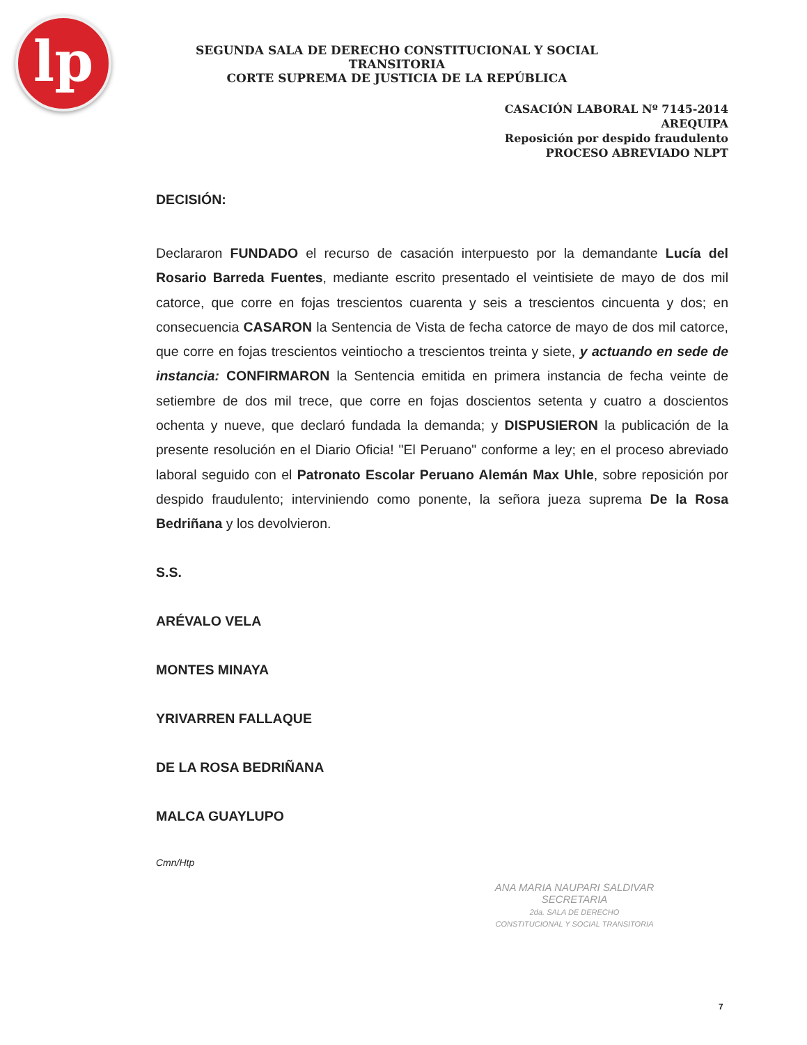lp
SEGUNDA SALA DE DERECHO CONSTITUCIONAL Y SOCIAL TRANSITORIA
CORTE SUPREMA DE JUSTICIA DE LA REPÚBLICA
CASACIÓN LABORAL Nº 7145-2014
AREQUIPA
Reposición por despido fraudulento
PROCESO ABREVIADO NLPT
DECISIÓN:
Declararon FUNDADO el recurso de casación interpuesto por la demandante Lucía del Rosario Barreda Fuentes, mediante escrito presentado el veintisiete de mayo de dos mil catorce, que corre en fojas trescientos cuarenta y seis a trescientos cincuenta y dos; en consecuencia CASARON la Sentencia de Vista de fecha catorce de mayo de dos mil catorce, que corre en fojas trescientos veintiocho a trescientos treinta y siete, y actuando en sede de instancia: CONFIRMARON la Sentencia emitida en primera instancia de fecha veinte de setiembre de dos mil trece, que corre en fojas doscientos setenta y cuatro a doscientos ochenta y nueve, que declaró fundada la demanda; y DISPUSIERON la publicación de la presente resolución en el Diario Oficia! "El Peruano" conforme a ley; en el proceso abreviado laboral seguido con el Patronato Escolar Peruano Alemán Max Uhle, sobre reposición por despido fraudulento; interviniendo como ponente, la señora jueza suprema De la Rosa Bedriñana y los devolvieron.
S.S.
ARÉVALO VELA
MONTES MINAYA
YRIVARREN FALLAQUE
DE LA ROSA BEDRIÑANA
MALCA GUAYLUPO
Cmn/Htp
ANA MARIA NAUPARI SALDIVAR
SECRETARIA
2da. SALA DE DERECHO
CONSTITUCIONAL Y SOCIAL TRANSITORIA
7